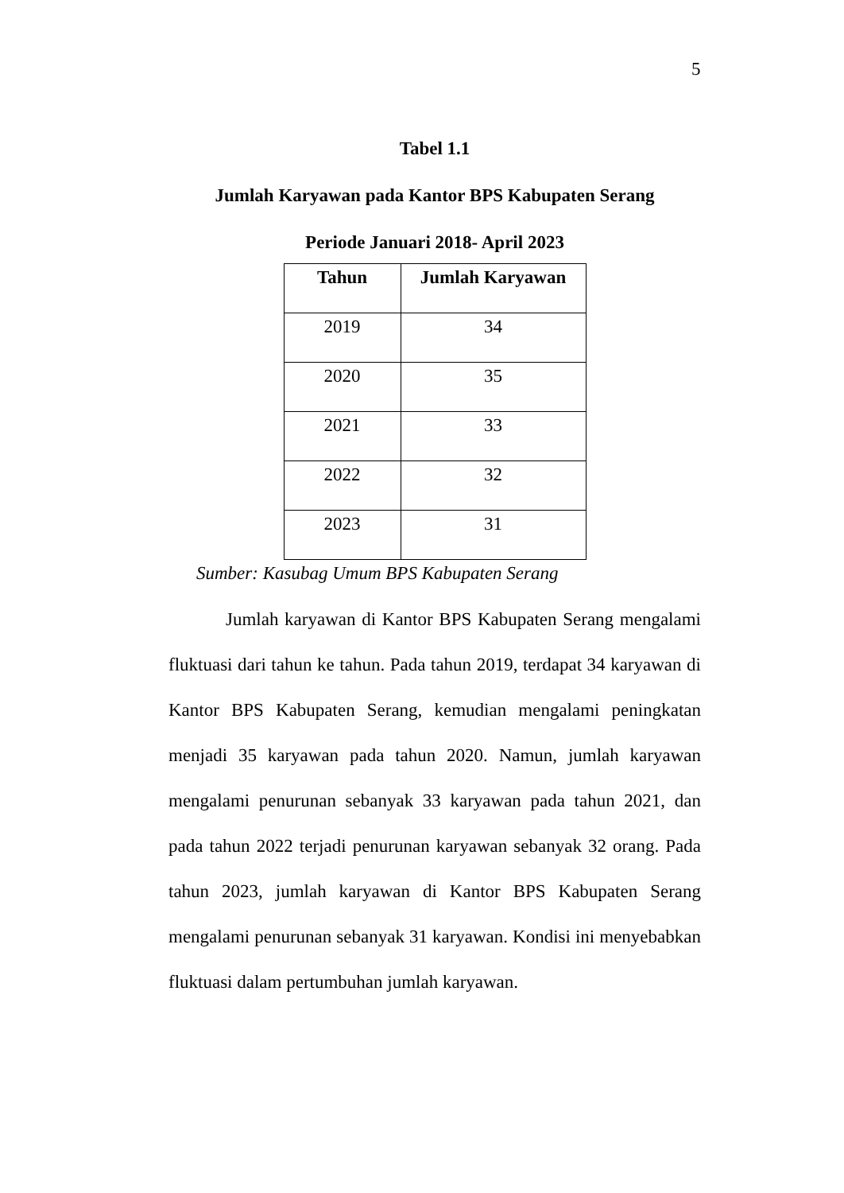5
Tabel 1.1
Jumlah Karyawan pada Kantor BPS Kabupaten Serang
Periode Januari 2018- April 2023
| Tahun | Jumlah Karyawan |
| --- | --- |
| 2019 | 34 |
| 2020 | 35 |
| 2021 | 33 |
| 2022 | 32 |
| 2023 | 31 |
Sumber: Kasubag Umum BPS Kabupaten Serang
Jumlah karyawan di Kantor BPS Kabupaten Serang mengalami fluktuasi dari tahun ke tahun. Pada tahun 2019, terdapat 34 karyawan di Kantor BPS Kabupaten Serang, kemudian mengalami peningkatan menjadi 35 karyawan pada tahun 2020. Namun, jumlah karyawan mengalami penurunan sebanyak 33 karyawan pada tahun 2021, dan pada tahun 2022 terjadi penurunan karyawan sebanyak 32 orang. Pada tahun 2023, jumlah karyawan di Kantor BPS Kabupaten Serang mengalami penurunan sebanyak 31 karyawan. Kondisi ini menyebabkan fluktuasi dalam pertumbuhan jumlah karyawan.